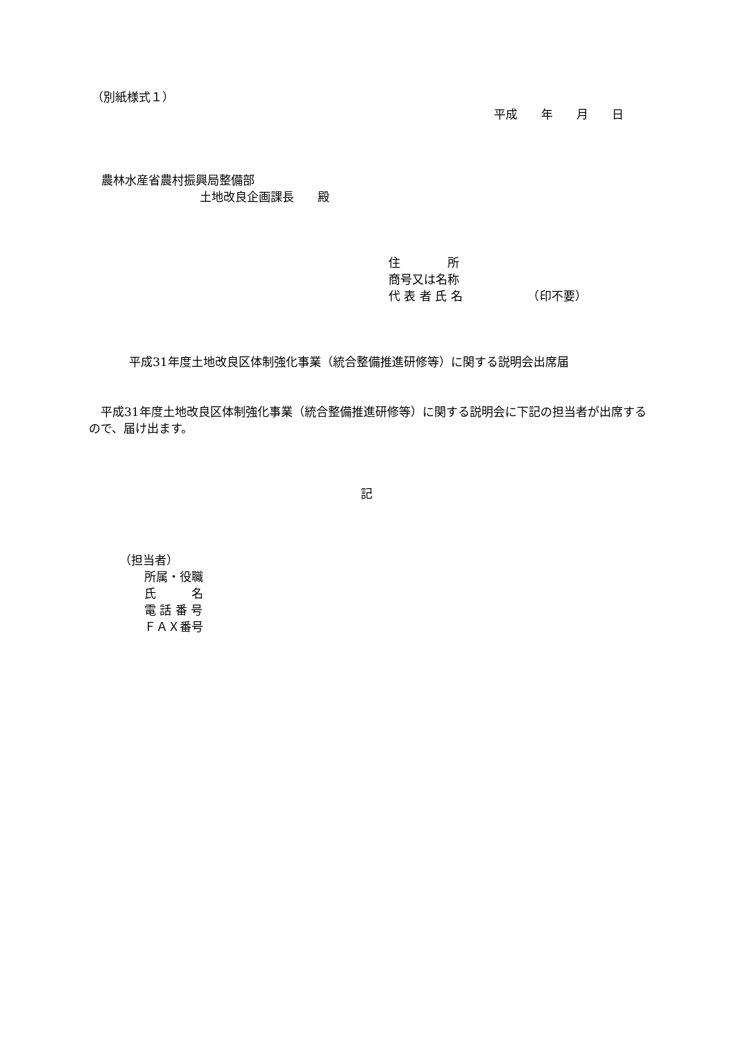（別紙様式１）
平成　　年　　月　　日
農林水産省農村振興局整備部
土地改良企画課長　　殿
住　　　　所
商号又は名称
代 表 者 氏 名　　　　　　（印不要）
平成31年度土地改良区体制強化事業（統合整備推進研修等）に関する説明会出席届
　平成31年度土地改良区体制強化事業（統合整備推進研修等）に関する説明会に下記の担当者が出席するので、届け出ます。
記
（担当者）
所属・役職
氏　　　名
電 話 番 号
ＦＡＸ番号